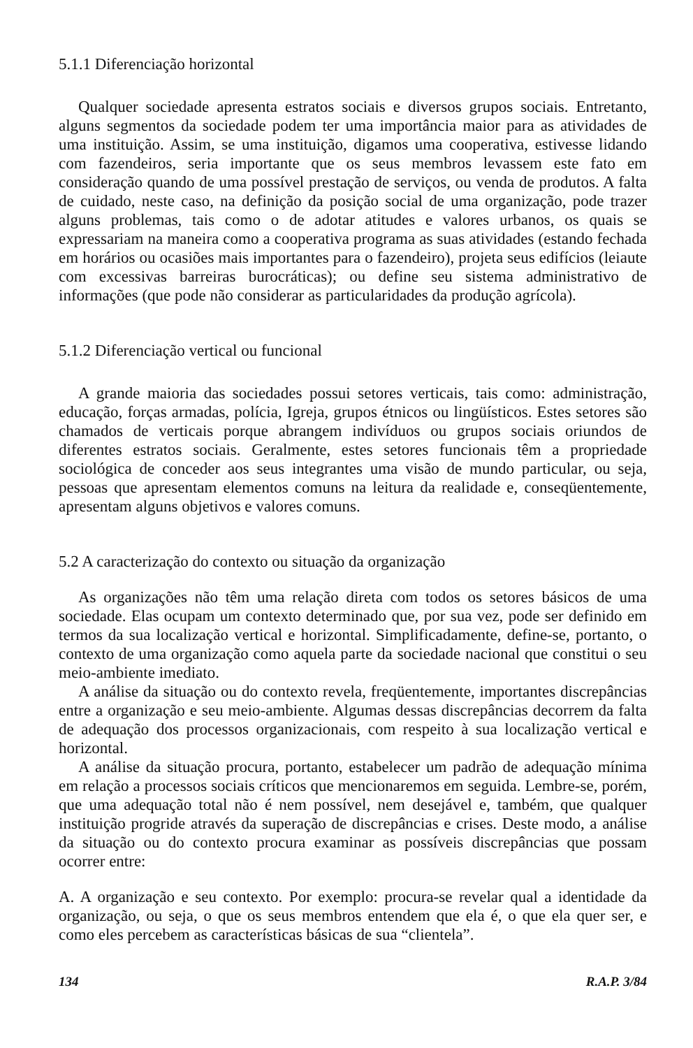5.1.1 Diferenciação horizontal
Qualquer sociedade apresenta estratos sociais e diversos grupos sociais. Entretanto, alguns segmentos da sociedade podem ter uma importância maior para as atividades de uma instituição. Assim, se uma instituição, digamos uma cooperativa, estivesse lidando com fazendeiros, seria importante que os seus membros levassem este fato em consideração quando de uma possível prestação de serviços, ou venda de produtos. A falta de cuidado, neste caso, na definição da posição social de uma organização, pode trazer alguns problemas, tais como o de adotar atitudes e valores urbanos, os quais se expressariam na maneira como a cooperativa programa as suas atividades (estando fechada em horários ou ocasiões mais importantes para o fazendeiro), projeta seus edifícios (leiaute com excessivas barreiras burocráticas); ou define seu sistema administrativo de informações (que pode não considerar as particularidades da produção agrícola).
5.1.2 Diferenciação vertical ou funcional
A grande maioria das sociedades possui setores verticais, tais como: administração, educação, forças armadas, polícia, Igreja, grupos étnicos ou lingüísticos. Estes setores são chamados de verticais porque abrangem indivíduos ou grupos sociais oriundos de diferentes estratos sociais. Geralmente, estes setores funcionais têm a propriedade sociológica de conceder aos seus integrantes uma visão de mundo particular, ou seja, pessoas que apresentam elementos comuns na leitura da realidade e, conseqüentemente, apresentam alguns objetivos e valores comuns.
5.2 A caracterização do contexto ou situação da organização
As organizações não têm uma relação direta com todos os setores básicos de uma sociedade. Elas ocupam um contexto determinado que, por sua vez, pode ser definido em termos da sua localização vertical e horizontal. Simplificadamente, define-se, portanto, o contexto de uma organização como aquela parte da sociedade nacional que constitui o seu meio-ambiente imediato.
A análise da situação ou do contexto revela, freqüentemente, importantes discrepâncias entre a organização e seu meio-ambiente. Algumas dessas discrepâncias decorrem da falta de adequação dos processos organizacionais, com respeito à sua localização vertical e horizontal.
A análise da situação procura, portanto, estabelecer um padrão de adequação mínima em relação a processos sociais críticos que mencionaremos em seguida. Lembre-se, porém, que uma adequação total não é nem possível, nem desejável e, também, que qualquer instituição progride através da superação de discrepâncias e crises. Deste modo, a análise da situação ou do contexto procura examinar as possíveis discrepâncias que possam ocorrer entre:
A. A organização e seu contexto. Por exemplo: procura-se revelar qual a identidade da organização, ou seja, o que os seus membros entendem que ela é, o que ela quer ser, e como eles percebem as características básicas de sua “clientela”.
134 R.A.P. 3/84